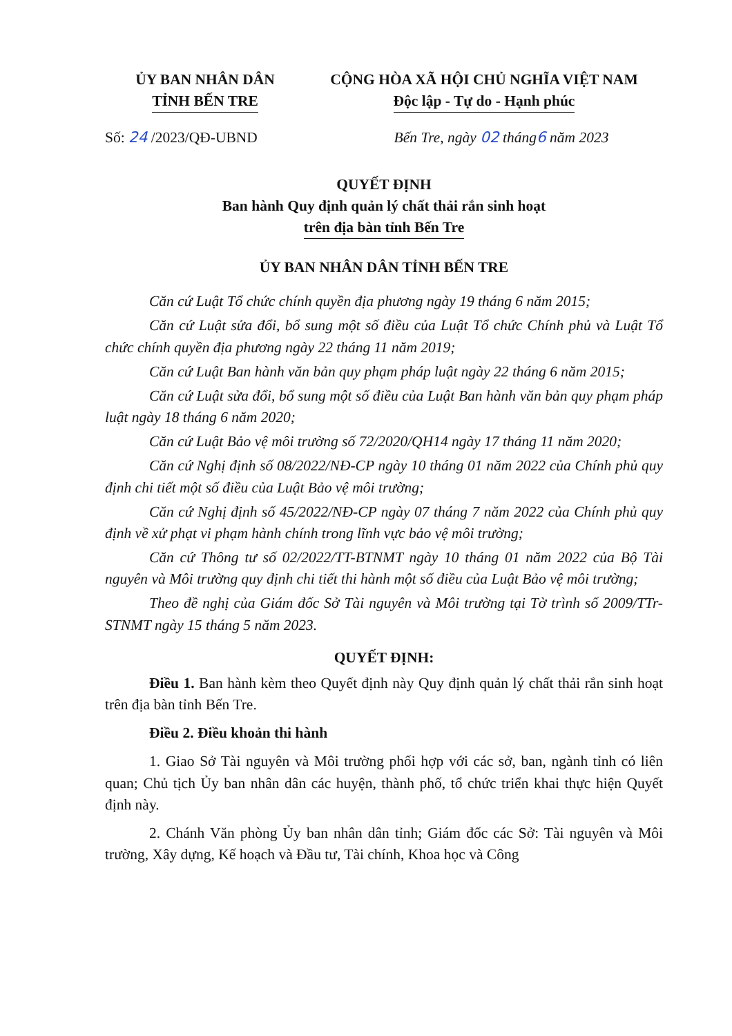ỦY BAN NHÂN DÂN
TỈNH BẾN TRE
CỘNG HÒA XÃ HỘI CHỦ NGHĨA VIỆT NAM
Độc lập - Tự do - Hạnh phúc
Số: 24 /2023/QĐ-UBND Bến Tre, ngày 02 tháng6 năm 2023
QUYẾT ĐỊNH
Ban hành Quy định quản lý chất thải rắn sinh hoạt
trên địa bàn tỉnh Bến Tre
ỦY BAN NHÂN DÂN TỈNH BẾN TRE
Căn cứ Luật Tổ chức chính quyền địa phương ngày 19 tháng 6 năm 2015;
Căn cứ Luật sửa đổi, bổ sung một số điều của Luật Tổ chức Chính phủ và Luật Tổ chức chính quyền địa phương ngày 22 tháng 11 năm 2019;
Căn cứ Luật Ban hành văn bản quy phạm pháp luật ngày 22 tháng 6 năm 2015;
Căn cứ Luật sửa đổi, bổ sung một số điều của Luật Ban hành văn bản quy phạm pháp luật ngày 18 tháng 6 năm 2020;
Căn cứ Luật Bảo vệ môi trường số 72/2020/QH14 ngày 17 tháng 11 năm 2020;
Căn cứ Nghị định số 08/2022/NĐ-CP ngày 10 tháng 01 năm 2022 của Chính phủ quy định chi tiết một số điều của Luật Bảo vệ môi trường;
Căn cứ Nghị định số 45/2022/NĐ-CP ngày 07 tháng 7 năm 2022 của Chính phủ quy định về xử phạt vi phạm hành chính trong lĩnh vực bảo vệ môi trường;
Căn cứ Thông tư số 02/2022/TT-BTNMT ngày 10 tháng 01 năm 2022 của Bộ Tài nguyên và Môi trường quy định chi tiết thi hành một số điều của Luật Bảo vệ môi trường;
Theo đề nghị của Giám đốc Sở Tài nguyên và Môi trường tại Tờ trình số 2009/TTr-STNMT ngày 15 tháng 5 năm 2023.
QUYẾT ĐỊNH:
Điều 1. Ban hành kèm theo Quyết định này Quy định quản lý chất thải rắn sinh hoạt trên địa bàn tỉnh Bến Tre.
Điều 2. Điều khoản thi hành
1. Giao Sở Tài nguyên và Môi trường phối hợp với các sở, ban, ngành tỉnh có liên quan; Chủ tịch Ủy ban nhân dân các huyện, thành phố, tổ chức triển khai thực hiện Quyết định này.
2. Chánh Văn phòng Ủy ban nhân dân tỉnh; Giám đốc các Sở: Tài nguyên và Môi trường, Xây dựng, Kế hoạch và Đầu tư, Tài chính, Khoa học và Công